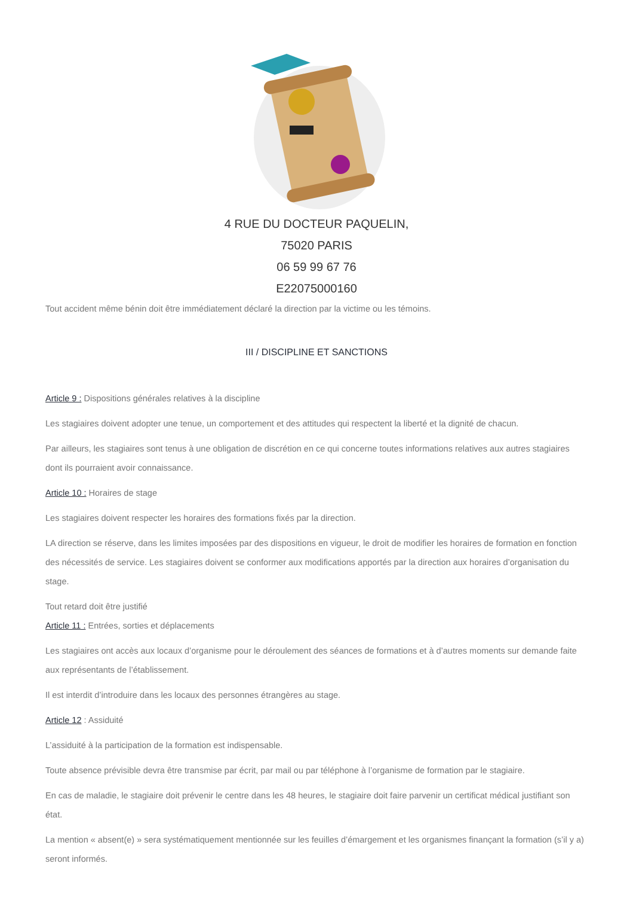4 RUE DU DOCTEUR PAQUELIN,
75020 PARIS
06 59 99 67 76
E22075000160
Tout accident même bénin doit être immédiatement déclaré la direction par la victime ou les témoins.
III / DISCIPLINE ET SANCTIONS
Article 9 : Dispositions générales relatives à la discipline
Les stagiaires doivent adopter une tenue, un comportement et des attitudes qui respectent la liberté et la dignité de chacun.
Par ailleurs, les stagiaires sont tenus à une obligation de discrétion en ce qui concerne toutes informations relatives aux autres stagiaires dont ils pourraient avoir connaissance.
Article 10 : Horaires de stage
Les stagiaires doivent respecter les horaires des formations fixés par la direction.
LA direction se réserve, dans les limites imposées par des dispositions en vigueur, le droit de modifier les horaires de formation en fonction des nécessités de service. Les stagiaires doivent se conformer aux modifications apportés par la direction aux horaires d’organisation du stage.
Tout retard doit être justifié
Article 11 : Entrées, sorties et déplacements
Les stagiaires ont accès aux locaux d’organisme pour le déroulement des séances de formations et à d’autres moments sur demande faite aux représentants de l’établissement.
Il est interdit d’introduire dans les locaux des personnes étrangères au stage.
Article 12 : Assiduité
L’assiduité à la participation de la formation est indispensable.
Toute absence prévisible devra être transmise par écrit, par mail ou par téléphone à l’organisme de formation par le stagiaire.
En cas de maladie, le stagiaire doit prévenir le centre dans les 48 heures, le stagiaire doit faire parvenir un certificat médical justifiant son état.
La mention « absent(e) » sera systématiquement mentionnée sur les feuilles d’émargement et les organismes finançant la formation (s’il y a) seront informés.